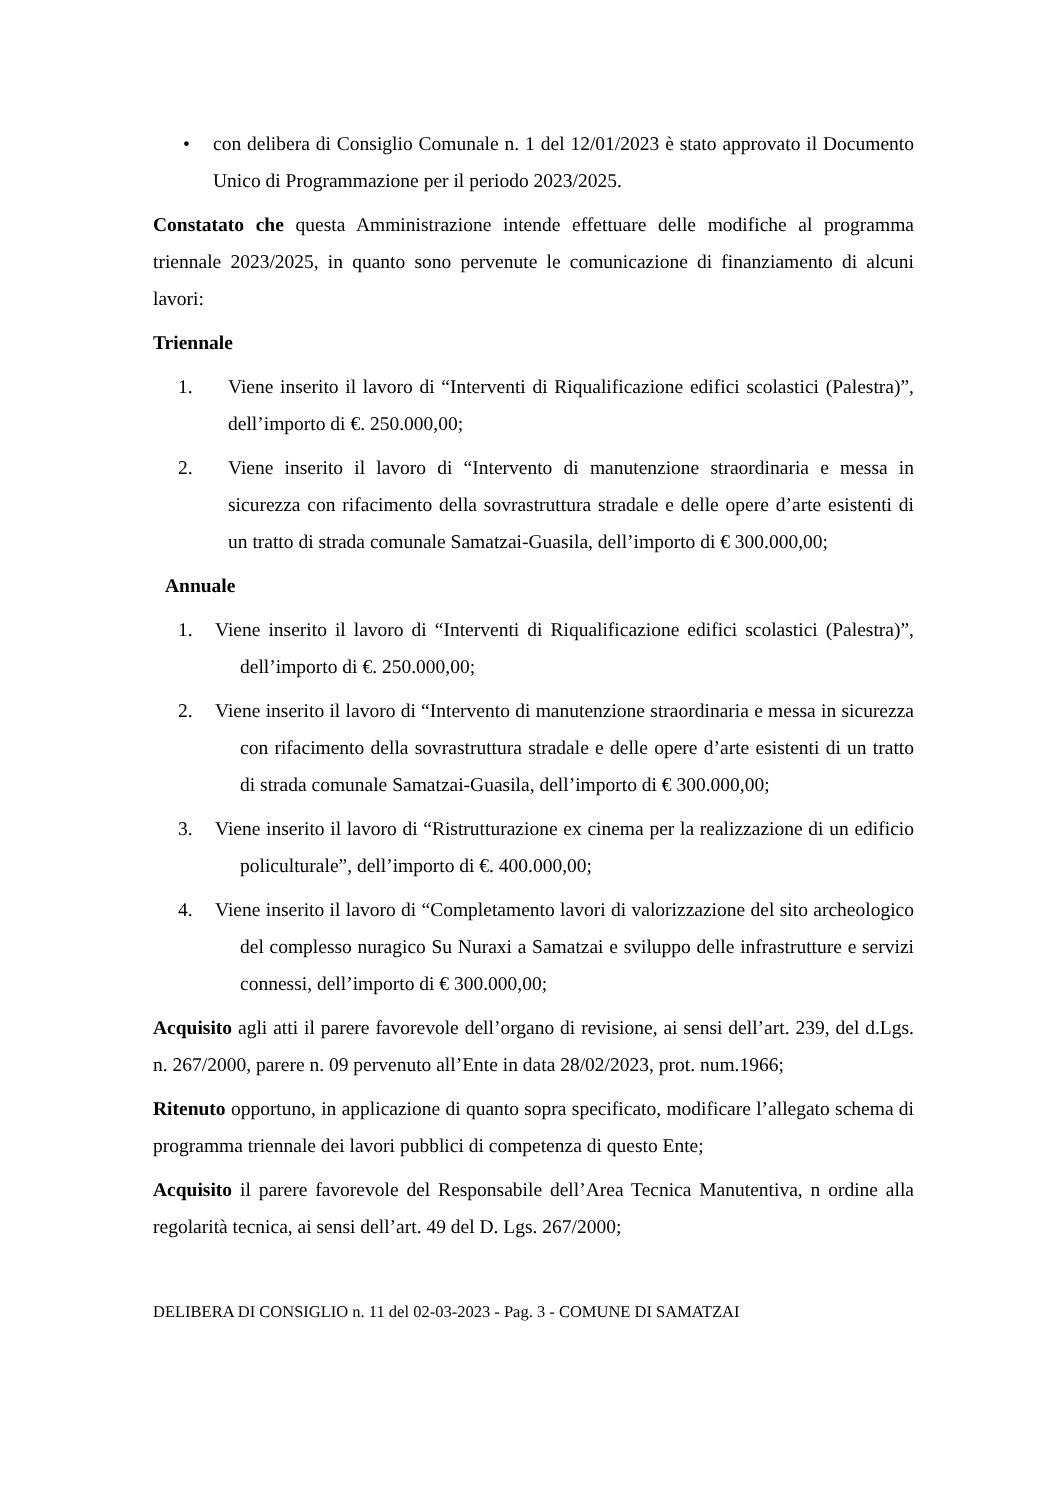• con delibera di Consiglio Comunale n. 1 del 12/01/2023 è stato approvato il Documento Unico di Programmazione per il periodo 2023/2025.
Constatato che questa Amministrazione intende effettuare delle modifiche al programma triennale 2023/2025, in quanto sono pervenute le comunicazione di finanziamento di alcuni lavori:
Triennale
1. Viene inserito il lavoro di “Interventi di Riqualificazione edifici scolastici (Palestra)”, dell’importo di €. 250.000,00;
2. Viene inserito il lavoro di “Intervento di manutenzione straordinaria e messa in sicurezza con rifacimento della sovrastruttura stradale e delle opere d’arte esistenti di un tratto di strada comunale Samatzai-Guasila, dell’importo di € 300.000,00;
Annuale
1. Viene inserito il lavoro di “Interventi di Riqualificazione edifici scolastici (Palestra)”, dell’importo di €. 250.000,00;
2. Viene inserito il lavoro di “Intervento di manutenzione straordinaria e messa in sicurezza con rifacimento della sovrastruttura stradale e delle opere d’arte esistenti di un tratto di strada comunale Samatzai-Guasila, dell’importo di € 300.000,00;
3. Viene inserito il lavoro di “Ristrutturazione ex cinema per la realizzazione di un edificio policulturale”, dell’importo di €. 400.000,00;
4. Viene inserito il lavoro di “Completamento lavori di valorizzazione del sito archeologico del complesso nuragico Su Nuraxi a Samatzai e sviluppo delle infrastrutture e servizi connessi, dell’importo di € 300.000,00;
Acquisito agli atti il parere favorevole dell’organo di revisione, ai sensi dell’art. 239, del d.Lgs. n. 267/2000, parere n. 09 pervenuto all’Ente in data 28/02/2023, prot. num.1966;
Ritenuto opportuno, in applicazione di quanto sopra specificato, modificare l’allegato schema di programma triennale dei lavori pubblici di competenza di questo Ente;
Acquisito il parere favorevole del Responsabile dell’Area Tecnica Manutentiva, n ordine alla regolarità tecnica, ai sensi dell’art. 49 del D. Lgs. 267/2000;
DELIBERA DI CONSIGLIO n. 11 del 02-03-2023 - Pag. 3 - COMUNE DI SAMATZAI